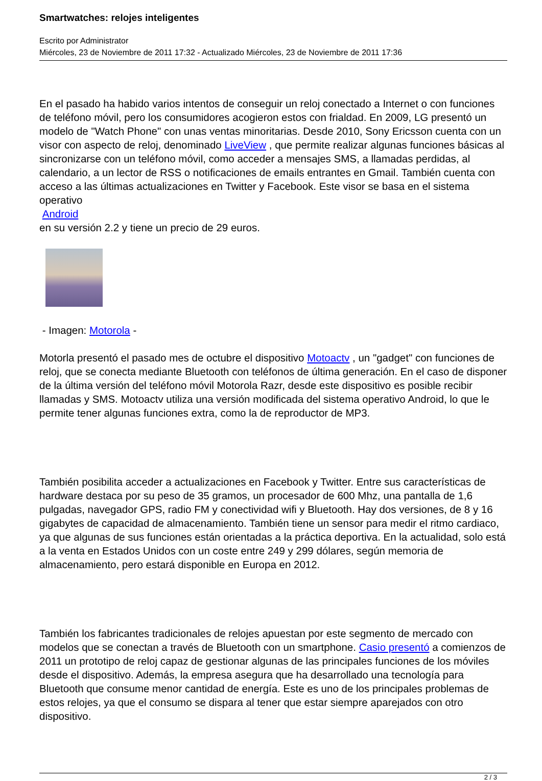Smartwatches: relojes inteligentes
Escrito por Administrator
Miércoles, 23 de Noviembre de 2011 17:32 - Actualizado Miércoles, 23 de Noviembre de 2011 17:36
En el pasado ha habido varios intentos de conseguir un reloj conectado a Internet o con funciones de teléfono móvil, pero los consumidores acogieron estos con frialdad. En 2009, LG presentó un modelo de "Watch Phone" con unas ventas minoritarias. Desde 2010, Sony Ericsson cuenta con un visor con aspecto de reloj, denominado LiveView , que permite realizar algunas funciones básicas al sincronizarse con un teléfono móvil, como acceder a mensajes SMS, a llamadas perdidas, al calendario, a un lector de RSS o notificaciones de emails entrantes en Gmail. También cuenta con acceso a las últimas actualizaciones en Twitter y Facebook. Este visor se basa en el sistema operativo
Android
en su versión 2.2 y tiene un precio de 29 euros.
- Imagen: Motorola -
Motorla presentó el pasado mes de octubre el dispositivo Motoactv , un "gadget" con funciones de reloj, que se conecta mediante Bluetooth con teléfonos de última generación. En el caso de disponer de la última versión del teléfono móvil Motorola Razr, desde este dispositivo es posible recibir llamadas y SMS. Motoactv utiliza una versión modificada del sistema operativo Android, lo que le permite tener algunas funciones extra, como la de reproductor de MP3.
También posibilita acceder a actualizaciones en Facebook y Twitter. Entre sus características de hardware destaca por su peso de 35 gramos, un procesador de 600 Mhz, una pantalla de 1,6 pulgadas, navegador GPS, radio FM y conectividad wifi y Bluetooth. Hay dos versiones, de 8 y 16 gigabytes de capacidad de almacenamiento. También tiene un sensor para medir el ritmo cardiaco, ya que algunas de sus funciones están orientadas a la práctica deportiva. En la actualidad, solo está a la venta en Estados Unidos con un coste entre 249 y 299 dólares, según memoria de almacenamiento, pero estará disponible en Europa en 2012.
También los fabricantes tradicionales de relojes apuestan por este segmento de mercado con modelos que se conectan a través de Bluetooth con un smartphone. Casio presentó a comienzos de 2011 un prototipo de reloj capaz de gestionar algunas de las principales funciones de los móviles desde el dispositivo. Además, la empresa asegura que ha desarrollado una tecnología para Bluetooth que consume menor cantidad de energía. Este es uno de los principales problemas de estos relojes, ya que el consumo se dispara al tener que estar siempre aparejados con otro dispositivo.
2 / 3